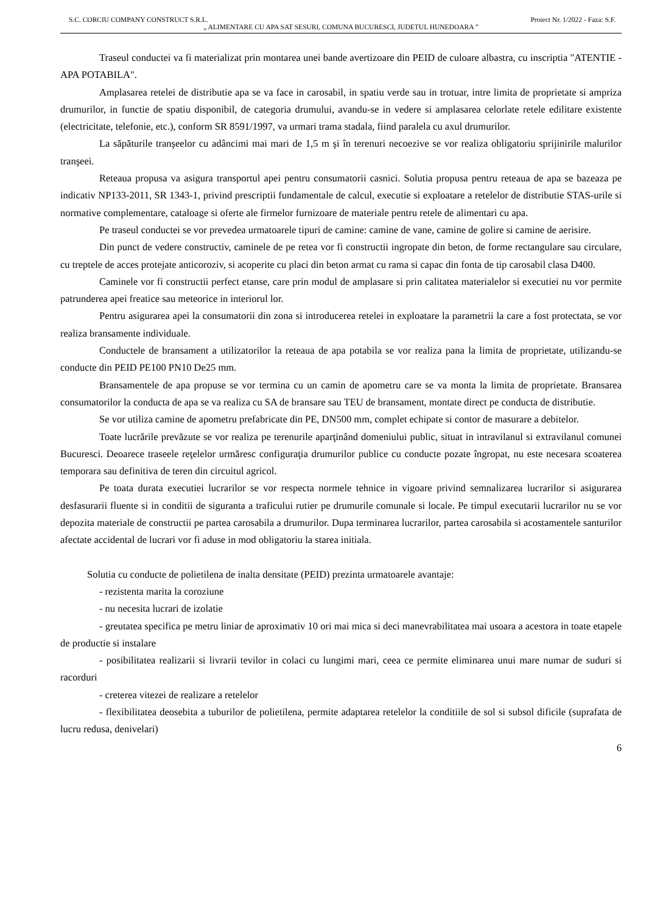S.C. CORCIU COMPANY CONSTRUCT S.R.L. Proiect Nr. 1/2022 - Faza: S.F.
„ ALIMENTARE CU APA SAT SESURI, COMUNA BUCURESCI, JUDETUL HUNEDOARA ”
Traseul conductei va fi materializat prin montarea unei bande avertizoare din PEID de culoare albastra, cu inscriptia "ATENTIE - APA POTABILA".
Amplasarea retelei de distributie apa se va face in carosabil, in spatiu verde sau in trotuar, intre limita de proprietate si ampriza drumurilor, in functie de spatiu disponibil, de categoria drumului, avandu-se in vedere si amplasarea celorlate retele edilitare existente (electricitate, telefonie, etc.), conform SR 8591/1997, va urmari trama stadala, fiind paralela cu axul drumurilor.
La săpăturile tranşeelor cu adâncimi mai mari de 1,5 m şi în terenuri necoezive se vor realiza obligatoriu sprijinirile malurilor tranşeei.
Reteaua propusa va asigura transportul apei pentru consumatorii casnici. Solutia propusa pentru reteaua de apa se bazeaza pe indicativ NP133-2011, SR 1343-1, privind prescriptii fundamentale de calcul, executie si exploatare a retelelor de distributie STAS-urile si normative complementare, cataloage si oferte ale firmelor furnizoare de materiale pentru retele de alimentari cu apa.
Pe traseul conductei se vor prevedea urmatoarele tipuri de camine: camine de vane, camine de golire si camine de aerisire.
Din punct de vedere constructiv, caminele de pe retea vor fi constructii ingropate din beton, de forme rectangulare sau circulare, cu treptele de acces protejate anticoroziv, si acoperite cu placi din beton armat cu rama si capac din fonta de tip carosabil clasa D400.
Caminele vor fi constructii perfect etanse, care prin modul de amplasare si prin calitatea materialelor si executiei nu vor permite patrunderea apei freatice sau meteorice in interiorul lor.
Pentru asigurarea apei la consumatorii din zona si introducerea retelei in exploatare la parametrii la care a fost protectata, se vor realiza bransamente individuale.
Conductele de bransament a utilizatorilor la reteaua de apa potabila se vor realiza pana la limita de proprietate, utilizandu-se conducte din PEID PE100 PN10 De25 mm.
Bransamentele de apa propuse se vor termina cu un camin de apometru care se va monta la limita de proprietate. Bransarea consumatorilor la conducta de apa se va realiza cu SA de bransare sau TEU de bransament, montate direct pe conducta de distributie.
Se vor utiliza camine de apometru prefabricate din PE, DN500 mm, complet echipate si contor de masurare a debitelor.
Toate lucrările prevăzute se vor realiza pe terenurile aparţinând domeniului public, situat in intravilanul si extravilanul comunei Bucuresci. Deoarece traseele reţelelor urmăresc configuraţia drumurilor publice cu conducte pozate îngropat, nu este necesara scoaterea temporara sau definitiva de teren din circuitul agricol.
Pe toata durata executiei lucrarilor se vor respecta normele tehnice in vigoare privind semnalizarea lucrarilor si asigurarea desfasurarii fluente si in conditii de siguranta a traficului rutier pe drumurile comunale si locale. Pe timpul executarii lucrarilor nu se vor depozita materiale de constructii pe partea carosabila a drumurilor. Dupa terminarea lucrarilor, partea carosabila si acostamentele santurilor afectate accidental de lucrari vor fi aduse in mod obligatoriu la starea initiala.
Solutia cu conducte de polietilena de inalta densitate (PEID) prezinta urmatoarele avantaje:
- rezistenta marita la coroziune
- nu necesita lucrari de izolatie
- greutatea specifica pe metru liniar de aproximativ 10 ori mai mica si deci manevrabilitatea mai usoara a acestora in toate etapele de productie si instalare
- posibilitatea realizarii si livrarii tevilor in colaci cu lungimi mari, ceea ce permite eliminarea unui mare numar de suduri si racorduri
- creterea vitezei de realizare a retelelor
- flexibilitatea deosebita a tuburilor de polietilena, permite adaptarea retelelor la conditiile de sol si subsol dificile (suprafata de lucru redusa, denivelari)
6